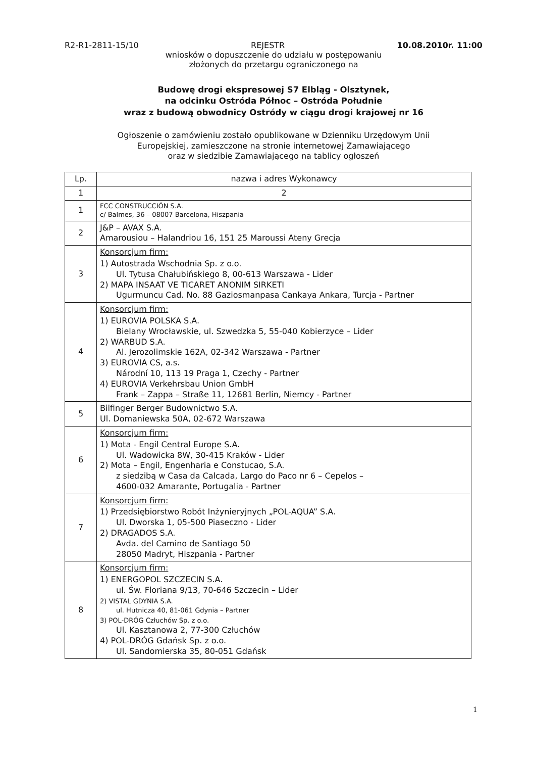R2-R1-2811-15/10 REJESTR 10.08.2010r. 11:00
wniosków o dopuszczenie do udziału w postępowaniu
złożonych do przetargu ograniczonego na
Budowę drogi ekspresowej S7 Elbląg - Olsztynek,
na odcinku Ostróda Północ – Ostróda Południe
wraz z budową obwodnicy Ostródy w ciągu drogi krajowej nr 16
Ogłoszenie o zamówieniu zostało opublikowane w Dzienniku Urzędowym Unii
Europejskiej, zamieszczone na stronie internetowej Zamawiającego
oraz w siedzibie Zamawiającego na tablicy ogłoszeń
| Lp. | nazwa i adres Wykonawcy |
| --- | --- |
| 1 | 2 |
| 1 | FCC CONSTRUCCIÓN S.A. c/ Balmes, 36 – 08007 Barcelona, Hiszpania |
| 2 | J&P – AVAX S.A. Amarousiou – Halandriou 16, 151 25 Maroussi Ateny Grecja |
| 3 | Konsorcjum firm: 1) Autostrada Wschodnia Sp. z o.o. Ul. Tytusa Chałubińskiego 8, 00-613 Warszawa - Lider 2) MAPA INSAAT VE TICARET ANONIM SIRKETI Ugurmuncu Cad. No. 88 Gaziosmanpasa Cankaya Ankara, Turcja - Partner |
| 4 | Konsorcjum firm: 1) EUROVIA POLSKA S.A. Bielany Wrocławskie, ul. Szwedzka 5, 55-040 Kobierzyce – Lider 2) WARBUD S.A. Al. Jerozolimskie 162A, 02-342 Warszawa - Partner 3) EUROVIA CS, a.s. Národní 10, 113 19 Praga 1, Czechy - Partner 4) EUROVIA Verkehrsbau Union GmbH Frank – Zappa – Straße 11, 12681 Berlin, Niemcy - Partner |
| 5 | Bilfinger Berger Budownictwo S.A. Ul. Domaniewska 50A, 02-672 Warszawa |
| 6 | Konsorcjum firm: 1) Mota - Engil Central Europe S.A. Ul. Wadowicka 8W, 30-415 Kraków - Lider 2) Mota – Engil, Engenharia e Constucao, S.A. z siedzibą w Casa da Calcada, Largo do Paco nr 6 – Cepelos – 4600-032 Amarante, Portugalia - Partner |
| 7 | Konsorcjum firm: 1) Przedsiębiorstwo Robót Inżynieryjnych „POL-AQUA” S.A. Ul. Dworska 1, 05-500 Piaseczno - Lider 2) DRAGADOS S.A. Avda. del Camino de Santiago 50 28050 Madryt, Hiszpania - Partner |
| 8 | Konsorcjum firm: 1) ENERGOPOL SZCZECIN S.A. ul. Św. Floriana 9/13, 70-646 Szczecin – Lider 2) VISTAL GDYNIA S.A. ul. Hutnicza 40, 81-061 Gdynia – Partner 3) POL-DRÓG Człuchów Sp. z o.o. Ul. Kasztanowa 2, 77-300 Człuchów 4) POL-DRÓG Gdańsk Sp. z o.o. Ul. Sandomierska 35, 80-051 Gdańsk |
1